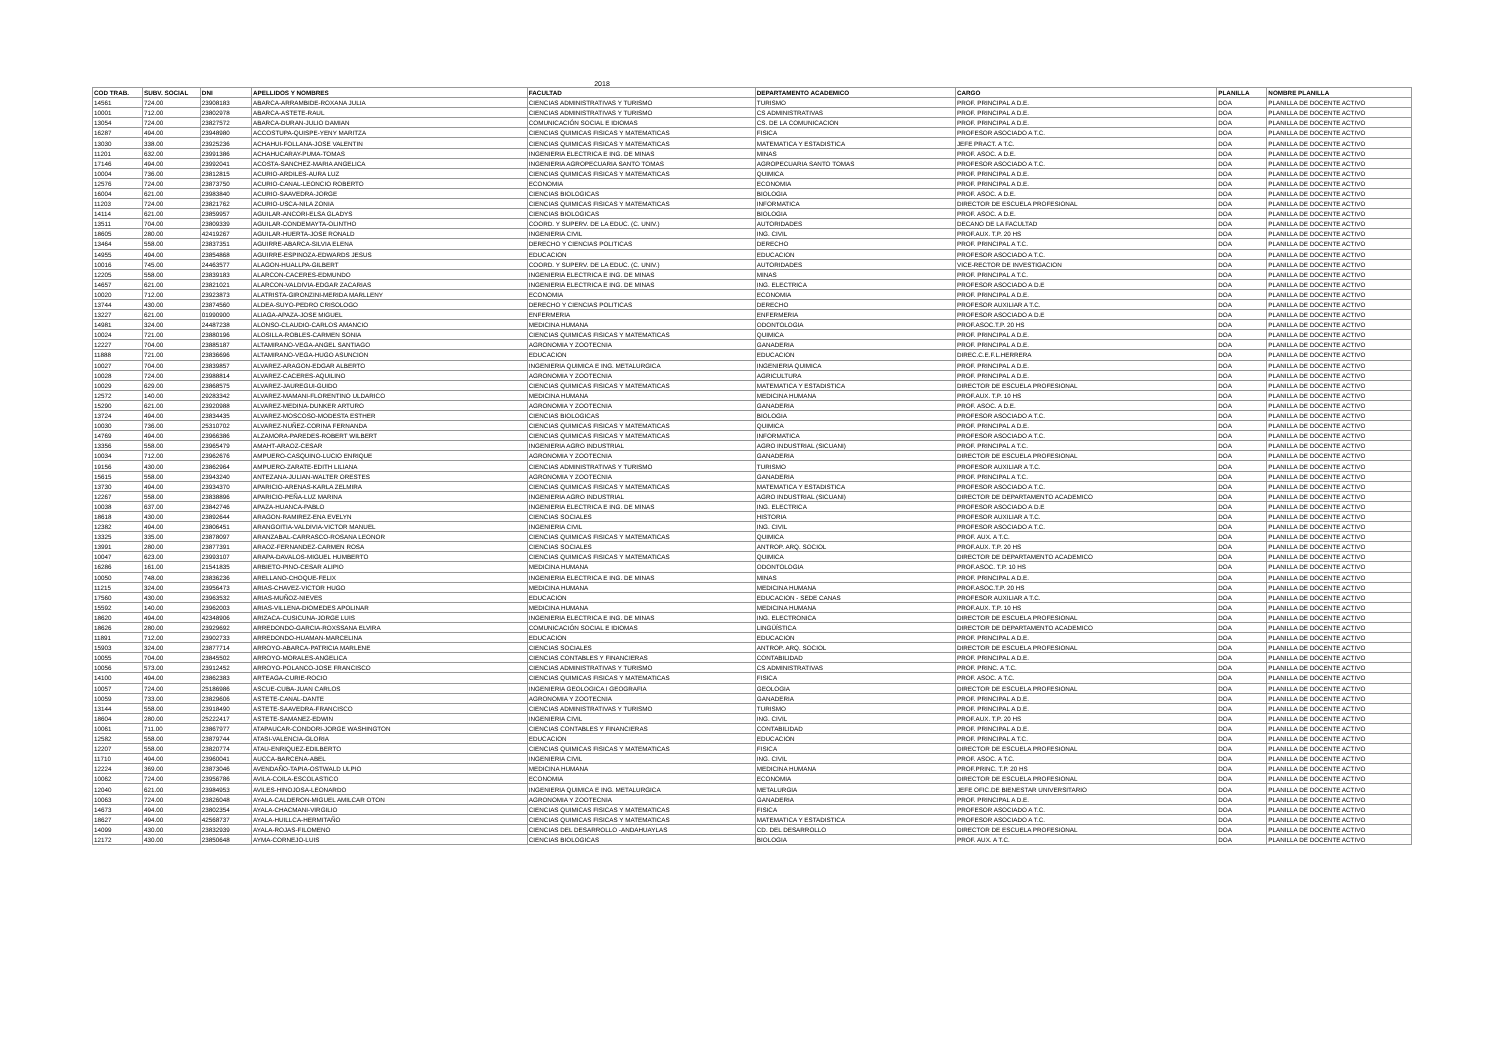2018
| COD TRAB. | SUBV. SOCIAL | DNI | APELLIDOS Y NOMBRES | FACULTAD | DEPARTAMENTO ACADEMICO | CARGO | PLANILLA | NOMBRE PLANILLA |
| --- | --- | --- | --- | --- | --- | --- | --- | --- |
| 14561 | 724.00 | 23908183 | ABARCA-ARRAMBIDE-ROXANA JULIA | CIENCIAS ADMINISTRATIVAS Y TURISMO | TURISMO | PROF. PRINCIPAL A D.E. | DOA | PLANILLA DE DOCENTE ACTIVO |
| 10001 | 712.00 | 23802978 | ABARCA-ASTETE-RAUL | CIENCIAS ADMINISTRATIVAS Y TURISMO | CS ADMINISTRATIVAS | PROF. PRINCIPAL A D.E. | DOA | PLANILLA DE DOCENTE ACTIVO |
| 13054 | 724.00 | 23827572 | ABARCA-DURAN-JULIO DAMIAN | COMUNICACIÓN SOCIAL E IDIOMAS | CS. DE LA COMUNICACION | PROF. PRINCIPAL A D.E. | DOA | PLANILLA DE DOCENTE ACTIVO |
| 16287 | 494.00 | 23948980 | ACCOSTUPA-QUISPE-YENY MARITZA | CIENCIAS QUIMICAS FISICAS Y MATEMATICAS | FISICA | PROFESOR ASOCIADO A T.C. | DOA | PLANILLA DE DOCENTE ACTIVO |
| 13030 | 338.00 | 23925236 | ACHAHUI-FOLLANA-JOSE VALENTIN | CIENCIAS QUIMICAS FISICAS Y MATEMATICAS | MATEMATICA Y ESTADISTICA | JEFE PRACT. A T.C. | DOA | PLANILLA DE DOCENTE ACTIVO |
| 11201 | 632.00 | 23991386 | ACHAHUCARAY-PUMA-TOMAS | INGENIERIA ELECTRICA E ING. DE MINAS | MINAS | PROF. ASOC. A D.E. | DOA | PLANILLA DE DOCENTE ACTIVO |
| 17146 | 494.00 | 23992041 | ACOSTA-SANCHEZ-MARIA ANGELICA | INGENIERIA AGROPECUARIA SANTO TOMAS | AGROPECUARIA SANTO TOMAS | PROFESOR ASOCIADO A T.C. | DOA | PLANILLA DE DOCENTE ACTIVO |
| 10004 | 736.00 | 23812815 | ACURIO-ARDILES-AURA LUZ | CIENCIAS QUIMICAS FISICAS Y MATEMATICAS | QUIMICA | PROF. PRINCIPAL A D.E. | DOA | PLANILLA DE DOCENTE ACTIVO |
| 12576 | 724.00 | 23873750 | ACURIO-CANAL-LEONCIO ROBERTO | ECONOMIA | ECONOMIA | PROF. PRINCIPAL A D.E. | DOA | PLANILLA DE DOCENTE ACTIVO |
| 16004 | 621.00 | 23983840 | ACURIO-SAAVEDRA-JORGE | CIENCIAS BIOLOGICAS | BIOLOGIA | PROF. ASOC. A D.E. | DOA | PLANILLA DE DOCENTE ACTIVO |
| 11203 | 724.00 | 23821762 | ACURIO-USCA-NILA ZONIA | CIENCIAS QUIMICAS FISICAS Y MATEMATICAS | INFORMATICA | DIRECTOR DE ESCUELA PROFESIONAL | DOA | PLANILLA DE DOCENTE ACTIVO |
| 14114 | 621.00 | 23859957 | AGUILAR-ANCORI-ELSA GLADYS | CIENCIAS BIOLOGICAS | BIOLOGIA | PROF. ASOC. A D.E. | DOA | PLANILLA DE DOCENTE ACTIVO |
| 13511 | 704.00 | 23809339 | AGUILAR-CONDEMAYTA-OLINTHO | COORD. Y SUPERV. DE LA EDUC. (C. UNIV.) | AUTORIDADES | DECANO DE LA FACULTAD | DOA | PLANILLA DE DOCENTE ACTIVO |
| 18605 | 280.00 | 42419267 | AGUILAR-HUERTA-JOSE RONALD | INGENIERIA CIVIL | ING. CIVIL | PROF.AUX. T.P. 20 HS | DOA | PLANILLA DE DOCENTE ACTIVO |
| 13464 | 558.00 | 23837351 | AGUIRRE-ABARCA-SILVIA ELENA | DERECHO Y CIENCIAS POLITICAS | DERECHO | PROF. PRINCIPAL A T.C. | DOA | PLANILLA DE DOCENTE ACTIVO |
| 14955 | 494.00 | 23854868 | AGUIRRE-ESPINOZA-EDWARDS JESUS | EDUCACION | EDUCACION | PROFESOR ASOCIADO A T.C. | DOA | PLANILLA DE DOCENTE ACTIVO |
| 10016 | 745.00 | 24463577 | ALAGON-HUALLPA-GILBERT | COORD. Y SUPERV. DE LA EDUC. (C. UNIV.) | AUTORIDADES | VICE-RECTOR DE INVESTIGACION | DOA | PLANILLA DE DOCENTE ACTIVO |
| 12205 | 558.00 | 23839183 | ALARCON-CACERES-EDMUNDO | INGENIERIA ELECTRICA E ING. DE MINAS | MINAS | PROF. PRINCIPAL A T.C. | DOA | PLANILLA DE DOCENTE ACTIVO |
| 14657 | 621.00 | 23821021 | ALARCON-VALDIVIA-EDGAR ZACARIAS | INGENIERIA ELECTRICA E ING. DE MINAS | ING. ELECTRICA | PROFESOR ASOCIADO A D.E | DOA | PLANILLA DE DOCENTE ACTIVO |
| 10020 | 712.00 | 23923873 | ALATRISTA-GIRONZINI-MERIDA MARLLENY | ECONOMIA | ECONOMIA | PROF. PRINCIPAL A D.E. | DOA | PLANILLA DE DOCENTE ACTIVO |
| 13744 | 430.00 | 23874560 | ALDEA-SUYO-PEDRO CRISOLOGO | DERECHO Y CIENCIAS POLITICAS | DERECHO | PROFESOR AUXILIAR A T.C. | DOA | PLANILLA DE DOCENTE ACTIVO |
| 13227 | 621.00 | 01990900 | ALIAGA-APAZA-JOSE MIGUEL | ENFERMERIA | ENFERMERIA | PROFESOR ASOCIADO A D.E | DOA | PLANILLA DE DOCENTE ACTIVO |
| 14981 | 324.00 | 24487238 | ALONSO-CLAUDIO-CARLOS AMANCIO | MEDICINA HUMANA | ODONTOLOGIA | PROF.ASOC.T.P. 20 HS | DOA | PLANILLA DE DOCENTE ACTIVO |
| 10024 | 721.00 | 23880196 | ALOSILLA-ROBLES-CARMEN SONIA | CIENCIAS QUIMICAS FISICAS Y MATEMATICAS | QUIMICA | PROF. PRINCIPAL A D.E. | DOA | PLANILLA DE DOCENTE ACTIVO |
| 12227 | 704.00 | 23885187 | ALTAMIRANO-VEGA-ANGEL SANTIAGO | AGRONOMIA Y ZOOTECNIA | GANADERIA | PROF. PRINCIPAL A D.E. | DOA | PLANILLA DE DOCENTE ACTIVO |
| 11888 | 721.00 | 23836696 | ALTAMIRANO-VEGA-HUGO ASUNCION | EDUCACION | EDUCACION | DIREC.C.E.F.L.HERRERA | DOA | PLANILLA DE DOCENTE ACTIVO |
| 10027 | 704.00 | 23839857 | ALVAREZ-ARAGON-EDGAR ALBERTO | INGENIERIA QUIMICA E ING. METALURGICA | INGENIERIA QUIMICA | PROF. PRINCIPAL A D.E. | DOA | PLANILLA DE DOCENTE ACTIVO |
| 10028 | 724.00 | 23988814 | ALVAREZ-CACERES-AQUILINO | AGRONOMIA Y ZOOTECNIA | AGRICULTURA | PROF. PRINCIPAL A D.E. | DOA | PLANILLA DE DOCENTE ACTIVO |
| 10029 | 629.00 | 23868575 | ALVAREZ-JAUREGUI-GUIDO | CIENCIAS QUIMICAS FISICAS Y MATEMATICAS | MATEMATICA Y ESTADISTICA | DIRECTOR DE ESCUELA PROFESIONAL | DOA | PLANILLA DE DOCENTE ACTIVO |
| 12572 | 140.00 | 29283342 | ALVAREZ-MAMANI-FLORENTINO ULDARICO | MEDICINA HUMANA | MEDICINA HUMANA | PROF.AUX. T.P. 10 HS | DOA | PLANILLA DE DOCENTE ACTIVO |
| 15290 | 621.00 | 23920988 | ALVAREZ-MEDINA-DUNKER ARTURO | AGRONOMIA Y ZOOTECNIA | GANADERIA | PROF. ASOC. A D.E. | DOA | PLANILLA DE DOCENTE ACTIVO |
| 13724 | 494.00 | 23834435 | ALVAREZ-MOSCOSO-MODESTA ESTHER | CIENCIAS BIOLOGICAS | BIOLOGIA | PROFESOR ASOCIADO A T.C. | DOA | PLANILLA DE DOCENTE ACTIVO |
| 10030 | 736.00 | 25310702 | ALVAREZ-NUÑEZ-CORINA FERNANDA | CIENCIAS QUIMICAS FISICAS Y MATEMATICAS | QUIMICA | PROF. PRINCIPAL A D.E. | DOA | PLANILLA DE DOCENTE ACTIVO |
| 14769 | 494.00 | 23966386 | ALZAMORA-PAREDES-ROBERT WILBERT | CIENCIAS QUIMICAS FISICAS Y MATEMATICAS | INFORMATICA | PROFESOR ASOCIADO A T.C. | DOA | PLANILLA DE DOCENTE ACTIVO |
| 13356 | 558.00 | 23965479 | AMAHT-ARAOZ-CESAR | INGENIERIA AGRO INDUSTRIAL | AGRO INDUSTRIAL (SICUANI) | PROF. PRINCIPAL A T.C. | DOA | PLANILLA DE DOCENTE ACTIVO |
| 10034 | 712.00 | 23962676 | AMPUERO-CASQUINO-LUCIO ENRIQUE | AGRONOMIA Y ZOOTECNIA | GANADERIA | DIRECTOR DE ESCUELA PROFESIONAL | DOA | PLANILLA DE DOCENTE ACTIVO |
| 19156 | 430.00 | 23862964 | AMPUERO-ZARATE-EDITH LILIANA | CIENCIAS ADMINISTRATIVAS Y TURISMO | TURISMO | PROFESOR AUXILIAR A T.C. | DOA | PLANILLA DE DOCENTE ACTIVO |
| 15615 | 558.00 | 23943240 | ANTEZANA-JULIAN-WALTER ORESTES | AGRONOMIA Y ZOOTECNIA | GANADERIA | PROF. PRINCIPAL A T.C. | DOA | PLANILLA DE DOCENTE ACTIVO |
| 13730 | 494.00 | 23934370 | APARICIO-ARENAS-KARLA ZELMIRA | CIENCIAS QUIMICAS FISICAS Y MATEMATICAS | MATEMATICA Y ESTADISTICA | PROFESOR ASOCIADO A T.C. | DOA | PLANILLA DE DOCENTE ACTIVO |
| 12267 | 558.00 | 23838896 | APARICIO-PEÑA-LUZ MARINA | INGENIERIA AGRO INDUSTRIAL | AGRO INDUSTRIAL (SICUANI) | DIRECTOR DE DEPARTAMENTO ACADEMICO | DOA | PLANILLA DE DOCENTE ACTIVO |
| 10038 | 637.00 | 23842746 | APAZA-HUANCA-PABLO | INGENIERIA ELECTRICA E ING. DE MINAS | ING. ELECTRICA | PROFESOR ASOCIADO A D.E | DOA | PLANILLA DE DOCENTE ACTIVO |
| 18618 | 430.00 | 23892644 | ARAGON-RAMIREZ-ENA EVELYN | CIENCIAS SOCIALES | HISTORIA | PROFESOR AUXILIAR A T.C. | DOA | PLANILLA DE DOCENTE ACTIVO |
| 12382 | 494.00 | 23806451 | ARANGOITIA-VALDIVIA-VICTOR MANUEL | INGENIERIA CIVIL | ING. CIVIL | PROFESOR ASOCIADO A T.C. | DOA | PLANILLA DE DOCENTE ACTIVO |
| 13325 | 335.00 | 23878097 | ARANZABAL-CARRASCO-ROSANA LEONOR | CIENCIAS QUIMICAS FISICAS Y MATEMATICAS | QUIMICA | PROF. AUX. A T.C. | DOA | PLANILLA DE DOCENTE ACTIVO |
| 13991 | 280.00 | 23877391 | ARAOZ-FERNANDEZ-CARMEN ROSA | CIENCIAS SOCIALES | ANTROP. ARQ. SOCIOL | PROF.AUX. T.P. 20 HS | DOA | PLANILLA DE DOCENTE ACTIVO |
| 10047 | 623.00 | 23993107 | ARAPA-DAVALOS-MIGUEL HUMBERTO | CIENCIAS QUIMICAS FISICAS Y MATEMATICAS | QUIMICA | DIRECTOR DE DEPARTAMENTO ACADEMICO | DOA | PLANILLA DE DOCENTE ACTIVO |
| 16286 | 161.00 | 21541835 | ARBIETO-PINO-CESAR ALIPIO | MEDICINA HUMANA | ODONTOLOGIA | PROF.ASOC. T.P. 10 HS | DOA | PLANILLA DE DOCENTE ACTIVO |
| 10050 | 748.00 | 23836236 | ARELLANO-CHOQUE-FELIX | INGENIERIA ELECTRICA E ING. DE MINAS | MINAS | PROF. PRINCIPAL A D.E. | DOA | PLANILLA DE DOCENTE ACTIVO |
| 11215 | 324.00 | 23956473 | ARIAS-CHAVEZ-VICTOR HUGO | MEDICINA HUMANA | MEDICINA HUMANA | PROF.ASOC.T.P. 20 HS | DOA | PLANILLA DE DOCENTE ACTIVO |
| 17560 | 430.00 | 23963532 | ARIAS-MUÑOZ-NIEVES | EDUCACION | EDUCACION - SEDE CANAS | PROFESOR AUXILIAR A T.C. | DOA | PLANILLA DE DOCENTE ACTIVO |
| 15592 | 140.00 | 23962003 | ARIAS-VILLENA-DIOMEDES APOLINAR | MEDICINA HUMANA | MEDICINA HUMANA | PROF.AUX. T.P. 10 HS | DOA | PLANILLA DE DOCENTE ACTIVO |
| 18620 | 494.00 | 42348906 | ARIZACA-CUSICUNA-JORGE LUIS | INGENIERIA ELECTRICA E ING. DE MINAS | ING. ELECTRONICA | DIRECTOR DE ESCUELA PROFESIONAL | DOA | PLANILLA DE DOCENTE ACTIVO |
| 18626 | 280.00 | 23929692 | ARREDONDO-GARCIA-ROXSSANA ELVIRA | COMUNICACIÓN SOCIAL E IDIOMAS | LINGÜÍSTICA | DIRECTOR DE DEPARTAMENTO ACADEMICO | DOA | PLANILLA DE DOCENTE ACTIVO |
| 11891 | 712.00 | 23902733 | ARREDONDO-HUAMAN-MARCELINA | EDUCACION | EDUCACION | PROF. PRINCIPAL A D.E. | DOA | PLANILLA DE DOCENTE ACTIVO |
| 15903 | 324.00 | 23877714 | ARROYO-ABARCA-PATRICIA MARLENE | CIENCIAS SOCIALES | ANTROP. ARQ. SOCIOL | DIRECTOR DE ESCUELA PROFESIONAL | DOA | PLANILLA DE DOCENTE ACTIVO |
| 10055 | 704.00 | 23845502 | ARROYO-MORALES-ANGELICA | CIENCIAS CONTABLES Y FINANCIERAS | CONTABILIDAD | PROF. PRINCIPAL A D.E. | DOA | PLANILLA DE DOCENTE ACTIVO |
| 10056 | 573.00 | 23912452 | ARROYO-POLANCO-JOSE FRANCISCO | CIENCIAS ADMINISTRATIVAS Y TURISMO | CS ADMINISTRATIVAS | PROF. PRINC. A T.C. | DOA | PLANILLA DE DOCENTE ACTIVO |
| 14100 | 494.00 | 23862383 | ARTEAGA-CURIE-ROCIO | CIENCIAS QUIMICAS FISICAS Y MATEMATICAS | FISICA | PROF. ASOC. A T.C. | DOA | PLANILLA DE DOCENTE ACTIVO |
| 10057 | 724.00 | 25186986 | ASCUE-CUBA-JUAN CARLOS | INGENIERIA GEOLOGICA I GEOGRAFIA | GEOLOGIA | DIRECTOR DE ESCUELA PROFESIONAL | DOA | PLANILLA DE DOCENTE ACTIVO |
| 10059 | 733.00 | 23829606 | ASTETE-CANAL-DANTE | AGRONOMIA Y ZOOTECNIA | GANADERIA | PROF. PRINCIPAL A D.E. | DOA | PLANILLA DE DOCENTE ACTIVO |
| 13144 | 558.00 | 23918490 | ASTETE-SAAVEDRA-FRANCISCO | CIENCIAS ADMINISTRATIVAS Y TURISMO | TURISMO | PROF. PRINCIPAL A D.E. | DOA | PLANILLA DE DOCENTE ACTIVO |
| 18604 | 280.00 | 25222417 | ASTETE-SAMANEZ-EDWIN | INGENIERIA CIVIL | ING. CIVIL | PROF.AUX. T.P. 20 HS | DOA | PLANILLA DE DOCENTE ACTIVO |
| 10061 | 711.00 | 23867977 | ATAPAUCAR-CONDORI-JORGE WASHINGTON | CIENCIAS CONTABLES Y FINANCIERAS | CONTABILIDAD | PROF. PRINCIPAL A D.E. | DOA | PLANILLA DE DOCENTE ACTIVO |
| 12582 | 558.00 | 23879744 | ATASI-VALENCIA-GLORIA | EDUCACION | EDUCACION | PROF. PRINCIPAL A T.C. | DOA | PLANILLA DE DOCENTE ACTIVO |
| 12207 | 558.00 | 23820774 | ATAU-ENRIQUEZ-EDILBERTO | CIENCIAS QUIMICAS FISICAS Y MATEMATICAS | FISICA | DIRECTOR DE ESCUELA PROFESIONAL | DOA | PLANILLA DE DOCENTE ACTIVO |
| 11710 | 494.00 | 23960041 | AUCCA-BARCENA-ABEL | INGENIERIA CIVIL | ING. CIVIL | PROF. ASOC. A T.C. | DOA | PLANILLA DE DOCENTE ACTIVO |
| 12224 | 369.00 | 23873046 | AVENDAÑO-TAPIA-OSTWALD ULPIO | MEDICINA HUMANA | MEDICINA HUMANA | PROF.PRINC. T.P. 20 HS | DOA | PLANILLA DE DOCENTE ACTIVO |
| 10062 | 724.00 | 23956786 | AVILA-COILA-ESCOLASTICO | ECONOMIA | ECONOMIA | DIRECTOR DE ESCUELA PROFESIONAL | DOA | PLANILLA DE DOCENTE ACTIVO |
| 12040 | 621.00 | 23984953 | AVILES-HINOJOSA-LEONARDO | INGENIERIA QUIMICA E ING. METALURGICA | METALURGIA | JEFE OFIC.DE BIENESTAR UNIVERSITARIO | DOA | PLANILLA DE DOCENTE ACTIVO |
| 10063 | 724.00 | 23826048 | AYALA-CALDERON-MIGUEL AMILCAR OTON | AGRONOMIA Y ZOOTECNIA | GANADERIA | PROF. PRINCIPAL A D.E. | DOA | PLANILLA DE DOCENTE ACTIVO |
| 14673 | 494.00 | 23802354 | AYALA-CHACMANI-VIRGILIO | CIENCIAS QUIMICAS FISICAS Y MATEMATICAS | FISICA | PROFESOR ASOCIADO A T.C. | DOA | PLANILLA DE DOCENTE ACTIVO |
| 18627 | 494.00 | 42568737 | AYALA-HUILLCA-HERMITAÑO | CIENCIAS QUIMICAS FISICAS Y MATEMATICAS | MATEMATICA Y ESTADISTICA | PROFESOR ASOCIADO A T.C. | DOA | PLANILLA DE DOCENTE ACTIVO |
| 14099 | 430.00 | 23832939 | AYALA-ROJAS-FILOMENO | CIENCIAS DEL DESARROLLO -ANDAHUAYLAS | CD. DEL DESARROLLO | DIRECTOR DE ESCUELA PROFESIONAL | DOA | PLANILLA DE DOCENTE ACTIVO |
| 12172 | 430.00 | 23850648 | AYMA-CORNEJO-LUIS | CIENCIAS BIOLOGICAS | BIOLOGIA | PROF. AUX. A T.C. | DOA | PLANILLA DE DOCENTE ACTIVO |